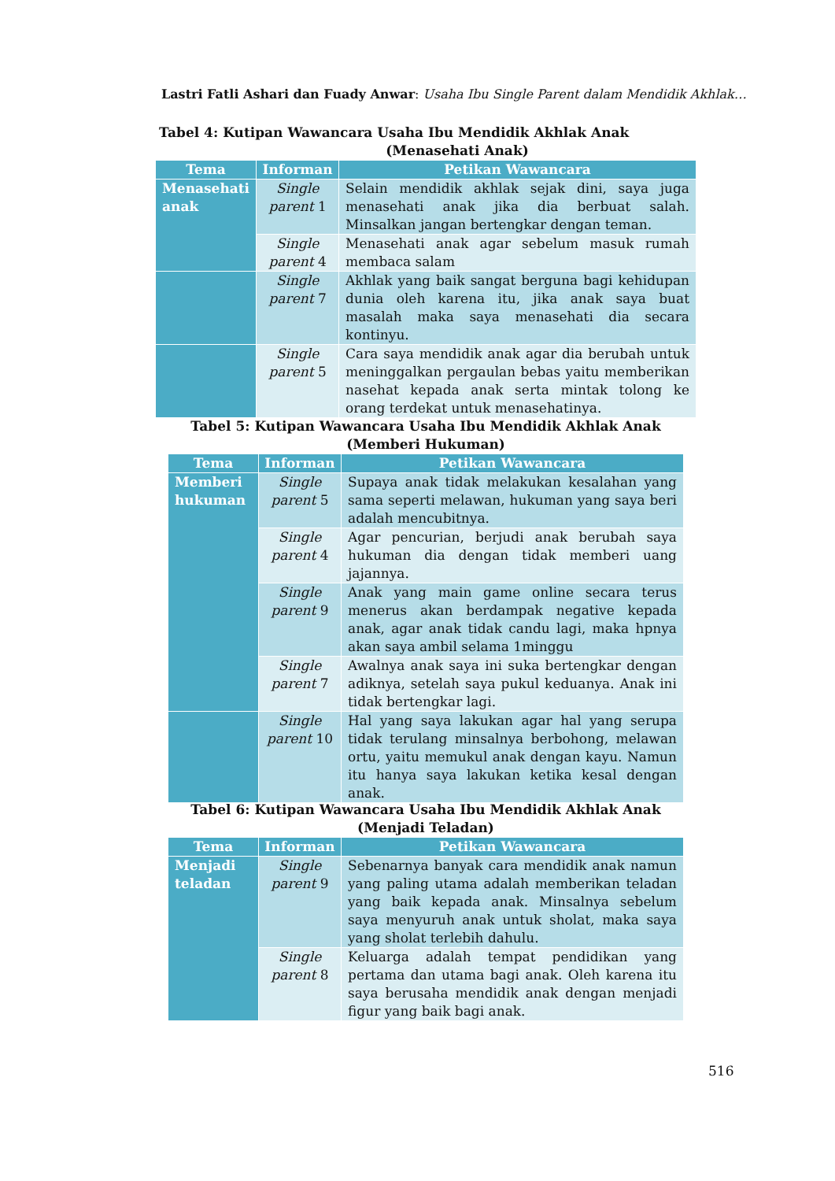Lastri Fatli Ashari dan Fuady Anwar: Usaha Ibu Single Parent dalam Mendidik Akhlak…
Tabel 4: Kutipan Wawancara Usaha Ibu Mendidik Akhlak Anak
(Menasehati Anak)
| Tema | Informan | Petikan Wawancara |
| --- | --- | --- |
| Menasehati anak | Single parent 1 | Selain mendidik akhlak sejak dini, saya juga menasehati anak jika dia berbuat salah. Minsalkan jangan bertengkar dengan teman. |
| | Single parent 4 | Menasehati anak agar sebelum masuk rumah membaca salam |
| | Single parent 7 | Akhlak yang baik sangat berguna bagi kehidupan dunia oleh karena itu, jika anak saya buat masalah maka saya menasehati dia secara kontinyu. |
| | Single parent 5 | Cara saya mendidik anak agar dia berubah untuk meninggalkan pergaulan bebas yaitu memberikan nasehat kepada anak serta mintak tolong ke orang terdekat untuk menasehatinya. |
Tabel 5: Kutipan Wawancara Usaha Ibu Mendidik Akhlak Anak
(Memberi Hukuman)
| Tema | Informan | Petikan Wawancara |
| --- | --- | --- |
| Memberi hukuman | Single parent 5 | Supaya anak tidak melakukan kesalahan yang sama seperti melawan, hukuman yang saya beri adalah mencubitnya. |
| | Single parent 4 | Agar pencurian, berjudi anak berubah saya hukuman dia dengan tidak memberi uang jajannya. |
| | Single parent 9 | Anak yang main game online secara terus menerus akan berdampak negative kepada anak, agar anak tidak candu lagi, maka hpnya akan saya ambil selama 1minggu |
| | Single parent 7 | Awalnya anak saya ini suka bertengkar dengan adiknya, setelah saya pukul keduanya. Anak ini tidak bertengkar lagi. |
| | Single parent 10 | Hal yang saya lakukan agar hal yang serupa tidak terulang minsalnya berbohong, melawan ortu, yaitu memukul anak dengan kayu. Namun itu hanya saya lakukan ketika kesal dengan anak. |
Tabel 6: Kutipan Wawancara Usaha Ibu Mendidik Akhlak Anak
(Menjadi Teladan)
| Tema | Informan | Petikan Wawancara |
| --- | --- | --- |
| Menjadi teladan | Single parent 9 | Sebenarnya banyak cara mendidik anak namun yang paling utama adalah memberikan teladan yang baik kepada anak. Minsalnya sebelum saya menyuruh anak untuk sholat, maka saya yang sholat terlebih dahulu. |
| | Single parent 8 | Keluarga adalah tempat pendidikan yang pertama dan utama bagi anak. Oleh karena itu saya berusaha mendidik anak dengan menjadi figur yang baik bagi anak. |
516